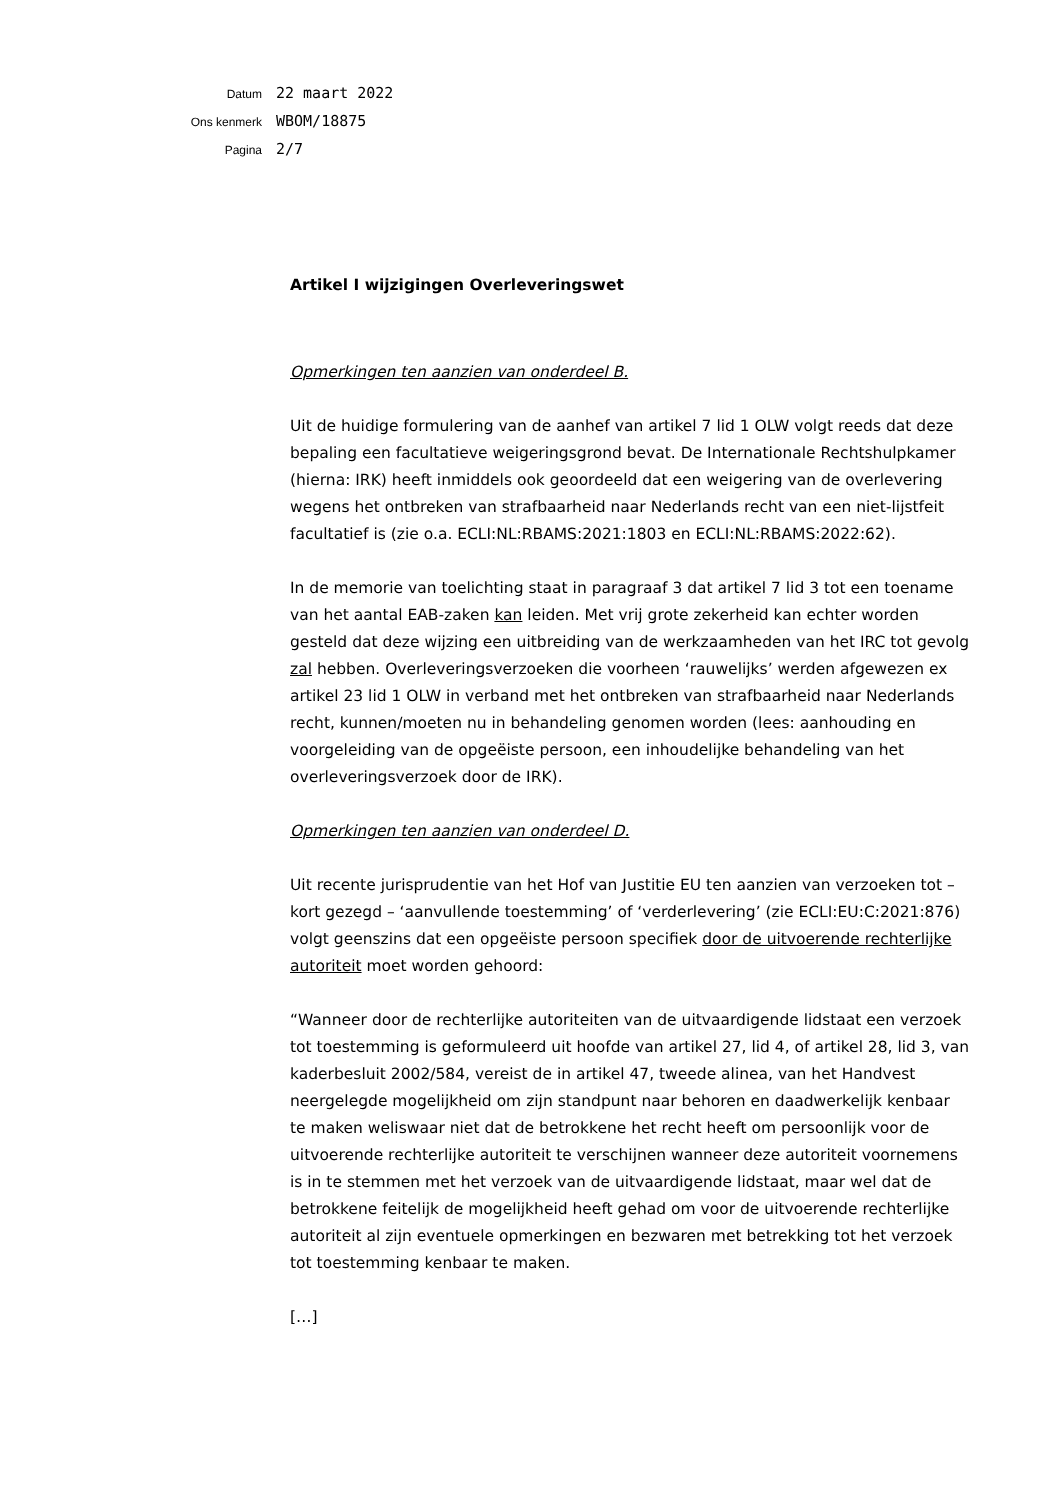Datum
22 maart 2022
Ons kenmerk
WBOM/18875
Pagina
2/7
Artikel I wijzigingen Overleveringswet
Opmerkingen ten aanzien van onderdeel B.
Uit de huidige formulering van de aanhef van artikel 7 lid 1 OLW volgt reeds dat deze bepaling een facultatieve weigeringsgrond bevat. De Internationale Rechtshulpkamer (hierna: IRK) heeft inmiddels ook geoordeeld dat een weigering van de overlevering wegens het ontbreken van strafbaarheid naar Nederlands recht van een niet-lijstfeit facultatief is (zie o.a. ECLI:NL:RBAMS:2021:1803 en ECLI:NL:RBAMS:2022:62).
In de memorie van toelichting staat in paragraaf 3 dat artikel 7 lid 3 tot een toename van het aantal EAB-zaken kan leiden. Met vrij grote zekerheid kan echter worden gesteld dat deze wijzing een uitbreiding van de werkzaamheden van het IRC tot gevolg zal hebben. Overleveringsverzoeken die voorheen ‘rauwelijks’ werden afgewezen ex artikel 23 lid 1 OLW in verband met het ontbreken van strafbaarheid naar Nederlands recht, kunnen/moeten nu in behandeling genomen worden (lees: aanhouding en voorgeleiding van de opgeëiste persoon, een inhoudelijke behandeling van het overleveringsverzoek door de IRK).
Opmerkingen ten aanzien van onderdeel D.
Uit recente jurisprudentie van het Hof van Justitie EU ten aanzien van verzoeken tot – kort gezegd – ‘aanvullende toestemming’ of ‘verderlevering’ (zie ECLI:EU:C:2021:876) volgt geenszins dat een opgeëiste persoon specifiek door de uitvoerende rechterlijke autoriteit moet worden gehoord:
“Wanneer door de rechterlijke autoriteiten van de uitvaardigende lidstaat een verzoek tot toestemming is geformuleerd uit hoofde van artikel 27, lid 4, of artikel 28, lid 3, van kaderbesluit 2002/584, vereist de in artikel 47, tweede alinea, van het Handvest neergelegde mogelijkheid om zijn standpunt naar behoren en daadwerkelijk kenbaar te maken weliswaar niet dat de betrokkene het recht heeft om persoonlijk voor de uitvoerende rechterlijke autoriteit te verschijnen wanneer deze autoriteit voornemens is in te stemmen met het verzoek van de uitvaardigende lidstaat, maar wel dat de betrokkene feitelijk de mogelijkheid heeft gehad om voor de uitvoerende rechterlijke autoriteit al zijn eventuele opmerkingen en bezwaren met betrekking tot het verzoek tot toestemming kenbaar te maken.
[…]